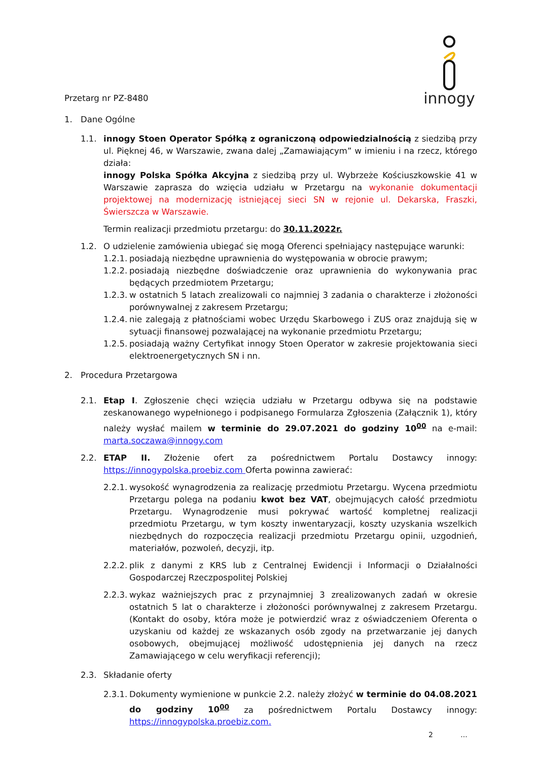Przetarg nr PZ-8480
innogy
1. Dane Ogólne
1.1. innogy Stoen Operator Spółką z ograniczoną odpowiedzialnością z siedzibą przy ul. Pięknej 46, w Warszawie, zwana dalej „Zamawiającym” w imieniu i na rzecz, którego działa:
innogy Polska Spółka Akcyjna z siedzibą przy ul. Wybrzeże Kościuszkowskie 41 w Warszawie zaprasza do wzięcia udziału w Przetargu na wykonanie dokumentacji projektowej na modernizację istniejącej sieci SN w rejonie ul. Dekarska, Fraszki, Świerszcza w Warszawie.
Termin realizacji przedmiotu przetargu: do 30.11.2022r.
1.2. O udzielenie zamówienia ubiegać się mogą Oferenci spełniający następujące warunki:
1.2.1.
posiadają niezbędne uprawnienia do występowania w obrocie prawym;
1.2.2.
posiadają niezbędne doświadczenie oraz uprawnienia do wykonywania prac będących przedmiotem Przetargu;
1.2.3.
w ostatnich 5 latach zrealizowali co najmniej 3 zadania o charakterze i złożoności porównywalnej z zakresem Przetargu;
1.2.4.
nie zalegają z płatnościami wobec Urzędu Skarbowego i ZUS oraz znajdują się w sytuacji finansowej pozwalającej na wykonanie przedmiotu Przetargu;
1.2.5.
posiadają ważny Certyfikat innogy Stoen Operator w zakresie projektowania sieci elektroenergetycznych SN i nn.
2. Procedura Przetargowa
2.1. Etap I. Zgłoszenie chęci wzięcia udziału w Przetargu odbywa się na podstawie zeskanowanego wypełnionego i podpisanego Formularza Zgłoszenia (Załącznik 1), który należy wysłać mailem w terminie do 29.07.2021 do godziny 10<sup>00</sup> na e-mail: marta.soczawa@innogy.com
2.2. ETAP II. Złożenie ofert za pośrednictwem Portalu Dostawcy innogy: https://innogypolska.proebiz.com Oferta powinna zawierać:
2.2.1.
wysokość wynagrodzenia za realizację przedmiotu Przetargu. Wycena przedmiotu Przetargu polega na podaniu kwot bez VAT, obejmujących całość przedmiotu Przetargu. Wynagrodzenie musi pokrywać wartość kompletnej realizacji przedmiotu Przetargu, w tym koszty inwentaryzacji, koszty uzyskania wszelkich niezbędnych do rozpoczęcia realizacji przedmiotu Przetargu opinii, uzgodnień, materiałów, pozwoleń, decyzji, itp.
2.2.2.
plik z danymi z KRS lub z Centralnej Ewidencji i Informacji o Działalności Gospodarczej Rzeczpospolitej Polskiej
2.2.3.
wykaz ważniejszych prac z przynajmniej 3 zrealizowanych zadań w okresie ostatnich 5 lat o charakterze i złożoności porównywalnej z zakresem Przetargu. (Kontakt do osoby, która może je potwierdzić wraz z oświadczeniem Oferenta o uzyskaniu od każdej ze wskazanych osób zgody na przetwarzanie jej danych osobowych, obejmującej możliwość udostępnienia jej danych na rzecz Zamawiającego w celu weryfikacji referencji);
2.3. Składanie oferty
2.3.1.
Dokumenty wymienione w punkcie 2.2. należy złożyć w terminie do 04.08.2021 do godziny 10<sup>00</sup> za pośrednictwem Portalu Dostawcy innogy: https://innogypolska.proebiz.com.
2 ...